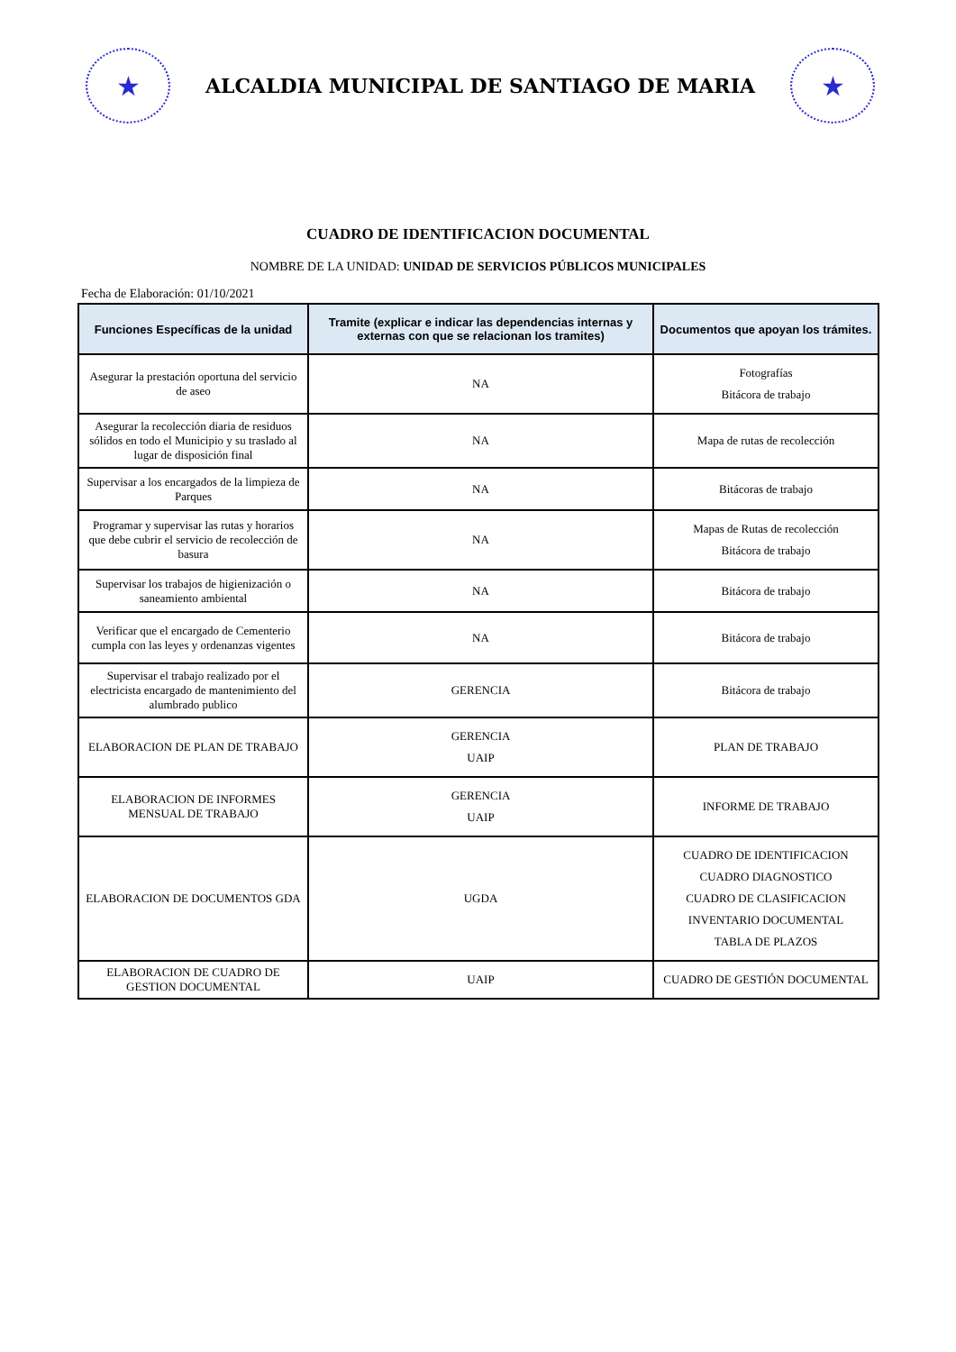★
ALCALDIA MUNICIPAL DE SANTIAGO DE MARIA
★
CUADRO DE IDENTIFICACION DOCUMENTAL
NOMBRE DE LA UNIDAD: UNIDAD DE SERVICIOS PÚBLICOS MUNICIPALES
Fecha de Elaboración: 01/10/2021
| Funciones Específicas de la unidad | Tramite (explicar e indicar las dependencias internas y externas con que se relacionan los tramites) | Documentos que apoyan los trámites. |
| --- | --- | --- |
| Asegurar la prestación oportuna del servicio de aseo | NA | Fotografías Bitácora de trabajo |
| Asegurar la recolección diaria de residuos sólidos en todo el Municipio y su traslado al lugar de disposición final | NA | Mapa de rutas de recolección |
| Supervisar a los encargados de la limpieza de Parques | NA | Bitácoras de trabajo |
| Programar y supervisar las rutas y horarios que debe cubrir el servicio de recolección de basura | NA | Mapas de Rutas de recolección Bitácora de trabajo |
| Supervisar los trabajos de higienización o saneamiento ambiental | NA | Bitácora de trabajo |
| Verificar que el encargado de Cementerio cumpla con las leyes y ordenanzas vigentes | NA | Bitácora de trabajo |
| Supervisar el trabajo realizado por el electricista encargado de mantenimiento del alumbrado publico | GERENCIA | Bitácora de trabajo |
| ELABORACION DE PLAN DE TRABAJO | GERENCIA UAIP | PLAN DE TRABAJO |
| ELABORACION DE INFORMES MENSUAL DE TRABAJO | GERENCIA UAIP | INFORME DE TRABAJO |
| ELABORACION DE DOCUMENTOS GDA | UGDA | CUADRO DE IDENTIFICACION CUADRO DIAGNOSTICO CUADRO DE CLASIFICACION INVENTARIO DOCUMENTAL TABLA DE PLAZOS |
| ELABORACION DE CUADRO DE GESTION DOCUMENTAL | UAIP | CUADRO DE GESTIÓN DOCUMENTAL |